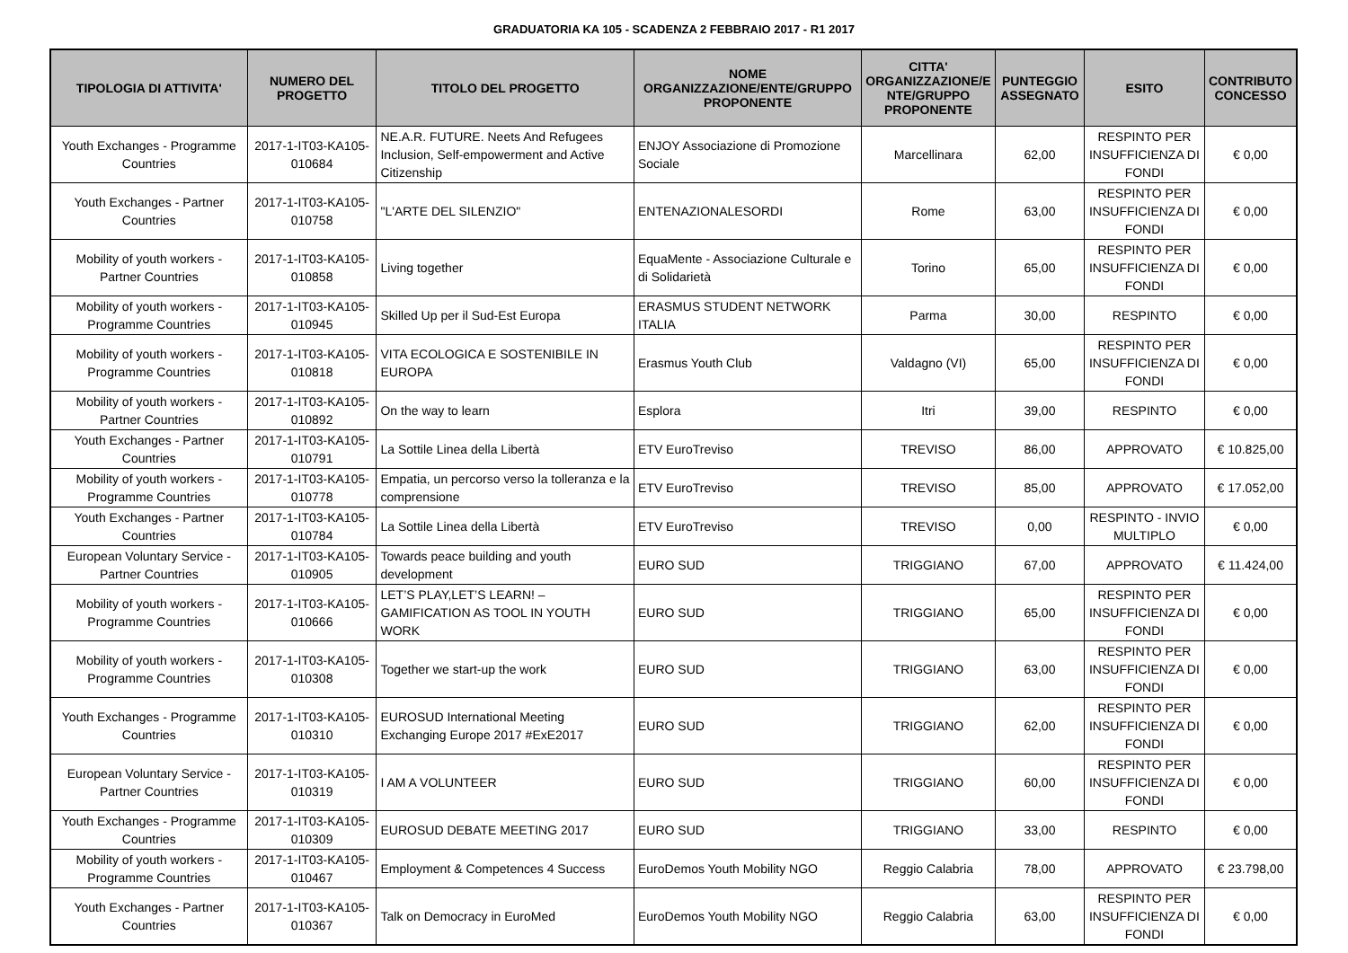GRADUATORIA KA 105 - SCADENZA 2 FEBBRAIO 2017 - R1 2017
| TIPOLOGIA DI ATTIVITA' | NUMERO DEL PROGETTO | TITOLO DEL PROGETTO | NOME ORGANIZZAZIONE/ENTE/GRUPPO PROPONENTE | CITTA' ORGANIZZAZIONE/E NTE/GRUPPO PROPONENTE | PUNTEGGIO ASSEGNATO | ESITO | CONTRIBUTO CONCESSO |
| --- | --- | --- | --- | --- | --- | --- | --- |
| Youth Exchanges - Programme Countries | 2017-1-IT03-KA105-010684 | NE.A.R. FUTURE. Neets And Refugees Inclusion, Self-empowerment and Active Citizenship | ENJOY Associazione di Promozione Sociale | Marcellinara | 62,00 | RESPINTO PER INSUFFICIENZA DI FONDI | € 0,00 |
| Youth Exchanges - Partner Countries | 2017-1-IT03-KA105-010758 | "L'ARTE DEL SILENZIO" | ENTENAZIONALESORDI | Rome | 63,00 | RESPINTO PER INSUFFICIENZA DI FONDI | € 0,00 |
| Mobility of youth workers - Partner Countries | 2017-1-IT03-KA105-010858 | Living together | EquaMente - Associazione Culturale e di Solidarietà | Torino | 65,00 | RESPINTO PER INSUFFICIENZA DI FONDI | € 0,00 |
| Mobility of youth workers - Programme Countries | 2017-1-IT03-KA105-010945 | Skilled Up per il Sud-Est Europa | ERASMUS STUDENT NETWORK ITALIA | Parma | 30,00 | RESPINTO | € 0,00 |
| Mobility of youth workers - Programme Countries | 2017-1-IT03-KA105-010818 | VITA ECOLOGICA E SOSTENIBILE IN EUROPA | Erasmus Youth Club | Valdagno (VI) | 65,00 | RESPINTO PER INSUFFICIENZA DI FONDI | € 0,00 |
| Mobility of youth workers - Partner Countries | 2017-1-IT03-KA105-010892 | On the way to learn | Esplora | Itri | 39,00 | RESPINTO | € 0,00 |
| Youth Exchanges - Partner Countries | 2017-1-IT03-KA105-010791 | La Sottile Linea della Libertà | ETV EuroTreviso | TREVISO | 86,00 | APPROVATO | € 10.825,00 |
| Mobility of youth workers - Programme Countries | 2017-1-IT03-KA105-010778 | Empatia, un percorso verso la tolleranza e la comprensione | ETV EuroTreviso | TREVISO | 85,00 | APPROVATO | € 17.052,00 |
| Youth Exchanges - Partner Countries | 2017-1-IT03-KA105-010784 | La Sottile Linea della Libertà | ETV EuroTreviso | TREVISO | 0,00 | RESPINTO - INVIO MULTIPLO | € 0,00 |
| European Voluntary Service - Partner Countries | 2017-1-IT03-KA105-010905 | Towards peace building and youth development | EURO SUD | TRIGGIANO | 67,00 | APPROVATO | € 11.424,00 |
| Mobility of youth workers - Programme Countries | 2017-1-IT03-KA105-010666 | LET’S PLAY,LET’S LEARN! – GAMIFICATION AS TOOL IN YOUTH WORK | EURO SUD | TRIGGIANO | 65,00 | RESPINTO PER INSUFFICIENZA DI FONDI | € 0,00 |
| Mobility of youth workers - Programme Countries | 2017-1-IT03-KA105-010308 | Together we start-up the work | EURO SUD | TRIGGIANO | 63,00 | RESPINTO PER INSUFFICIENZA DI FONDI | € 0,00 |
| Youth Exchanges - Programme Countries | 2017-1-IT03-KA105-010310 | EUROSUD International Meeting Exchanging Europe 2017 #ExE2017 | EURO SUD | TRIGGIANO | 62,00 | RESPINTO PER INSUFFICIENZA DI FONDI | € 0,00 |
| European Voluntary Service - Partner Countries | 2017-1-IT03-KA105-010319 | I AM A VOLUNTEER | EURO SUD | TRIGGIANO | 60,00 | RESPINTO PER INSUFFICIENZA DI FONDI | € 0,00 |
| Youth Exchanges - Programme Countries | 2017-1-IT03-KA105-010309 | EUROSUD DEBATE MEETING 2017 | EURO SUD | TRIGGIANO | 33,00 | RESPINTO | € 0,00 |
| Mobility of youth workers - Programme Countries | 2017-1-IT03-KA105-010467 | Employment & Competences 4 Success | EuroDemos Youth Mobility NGO | Reggio Calabria | 78,00 | APPROVATO | € 23.798,00 |
| Youth Exchanges - Partner Countries | 2017-1-IT03-KA105-010367 | Talk on Democracy in EuroMed | EuroDemos Youth Mobility NGO | Reggio Calabria | 63,00 | RESPINTO PER INSUFFICIENZA DI FONDI | € 0,00 |